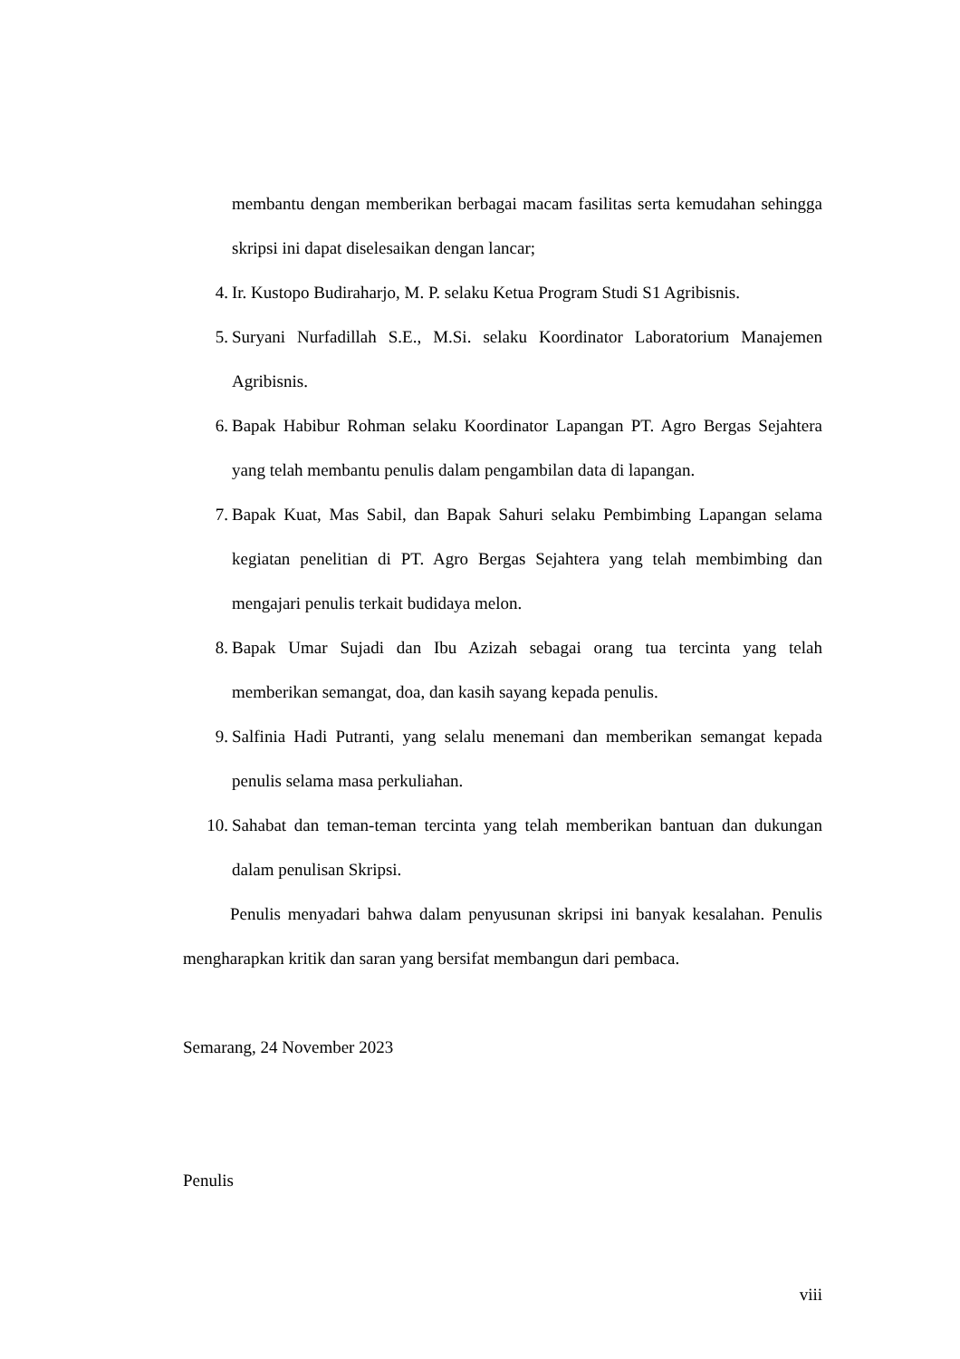membantu dengan memberikan berbagai macam fasilitas serta kemudahan sehingga skripsi ini dapat diselesaikan dengan lancar;
4. Ir. Kustopo Budiraharjo, M. P. selaku Ketua Program Studi S1 Agribisnis.
5. Suryani Nurfadillah S.E., M.Si. selaku Koordinator Laboratorium Manajemen Agribisnis.
6. Bapak Habibur Rohman selaku Koordinator Lapangan PT. Agro Bergas Sejahtera yang telah membantu penulis dalam pengambilan data di lapangan.
7. Bapak Kuat, Mas Sabil, dan Bapak Sahuri selaku Pembimbing Lapangan selama kegiatan penelitian di PT. Agro Bergas Sejahtera yang telah membimbing dan mengajari penulis terkait budidaya melon.
8. Bapak Umar Sujadi dan Ibu Azizah sebagai orang tua tercinta yang telah memberikan semangat, doa, dan kasih sayang kepada penulis.
9. Salfinia Hadi Putranti, yang selalu menemani dan memberikan semangat kepada penulis selama masa perkuliahan.
10. Sahabat dan teman-teman tercinta yang telah memberikan bantuan dan dukungan dalam penulisan Skripsi.
Penulis menyadari bahwa dalam penyusunan skripsi ini banyak kesalahan. Penulis mengharapkan kritik dan saran yang bersifat membangun dari pembaca.
Semarang, 24 November 2023
Penulis
viii